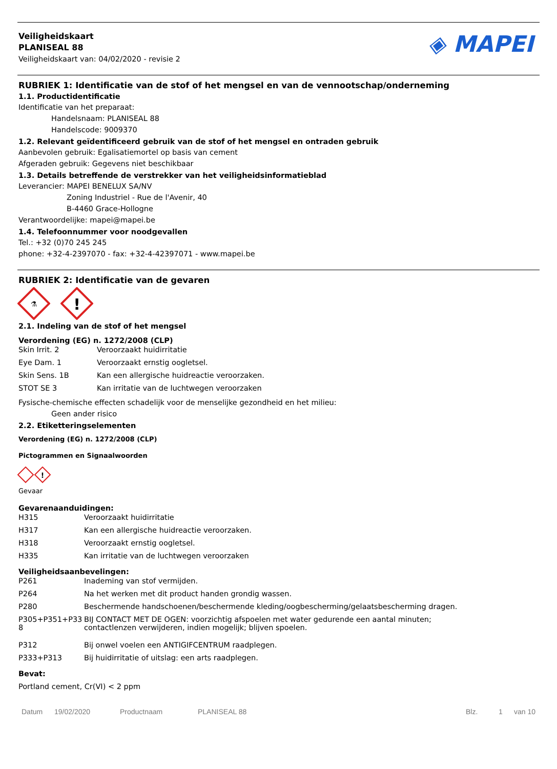Veiligheidskaart
PLANISEAL 88
Veiligheidskaart van: 04/02/2020 - revisie 2
◈ MAPEI
RUBRIEK 1: Identificatie van de stof of het mengsel en van de vennootschap/onderneming
1.1. Productidentificatie
Identificatie van het preparaat:
Handelsnaam: PLANISEAL 88
Handelscode: 9009370
1.2. Relevant geïdentificeerd gebruik van de stof of het mengsel en ontraden gebruik
Aanbevolen gebruik: Egalisatiemortel op basis van cement
Afgeraden gebruik: Gegevens niet beschikbaar
1.3. Details betreffende de verstrekker van het veiligheidsinformatieblad
Leverancier: MAPEI BENELUX SA/NV
Zoning Industriel - Rue de l'Avenir, 40
B-4460 Grace-Hollogne
Verantwoordelijke: mapei@mapei.be
1.4. Telefoonnummer voor noodgevallen
Tel.: +32 (0)70 245 245
phone: +32-4-2397070 - fax: +32-4-42397071 - www.mapei.be
RUBRIEK 2: Identificatie van de gevaren
⚗
!
2.1. Indeling van de stof of het mengsel
Verordening (EG) n. 1272/2008 (CLP)
| Skin Irrit. 2 | Veroorzaakt huidirritatie |
| Eye Dam. 1 | Veroorzaakt ernstig oogletsel. |
| Skin Sens. 1B | Kan een allergische huidreactie veroorzaken. |
| STOT SE 3 | Kan irritatie van de luchtwegen veroorzaken |
Fysische-chemische effecten schadelijk voor de menselijke gezondheid en het milieu:
Geen ander risico
2.2. Etiketteringselementen
Verordening (EG) n. 1272/2008 (CLP)
Pictogrammen en Signaalwoorden
!
Gevaar
Gevarenaanduidingen:
| H315 | Veroorzaakt huidirritatie |
| H317 | Kan een allergische huidreactie veroorzaken. |
| H318 | Veroorzaakt ernstig oogletsel. |
| H335 | Kan irritatie van de luchtwegen veroorzaken |
Veiligheidsaanbevelingen:
| P261 | Inademing van stof vermijden. |
| P264 | Na het werken met dit product handen grondig wassen. |
| P280 | Beschermende handschoenen/beschermende kleding/oogbescherming/gelaatsbescherming dragen. |
| P305+P351+P338 | BIJ CONTACT MET DE OGEN: voorzichtig afspoelen met water gedurende een aantal minuten; contactlenzen verwijderen, indien mogelijk; blijven spoelen. |
| P312 | Bij onwel voelen een ANTIGIFCENTRUM raadplegen. |
| P333+P313 | Bij huidirritatie of uitslag: een arts raadplegen. |
Bevat:
Portland cement, Cr(VI) < 2 ppm
Datum 19/02/2020 Productnaam PLANISEAL 88 Blz. 1 van 10